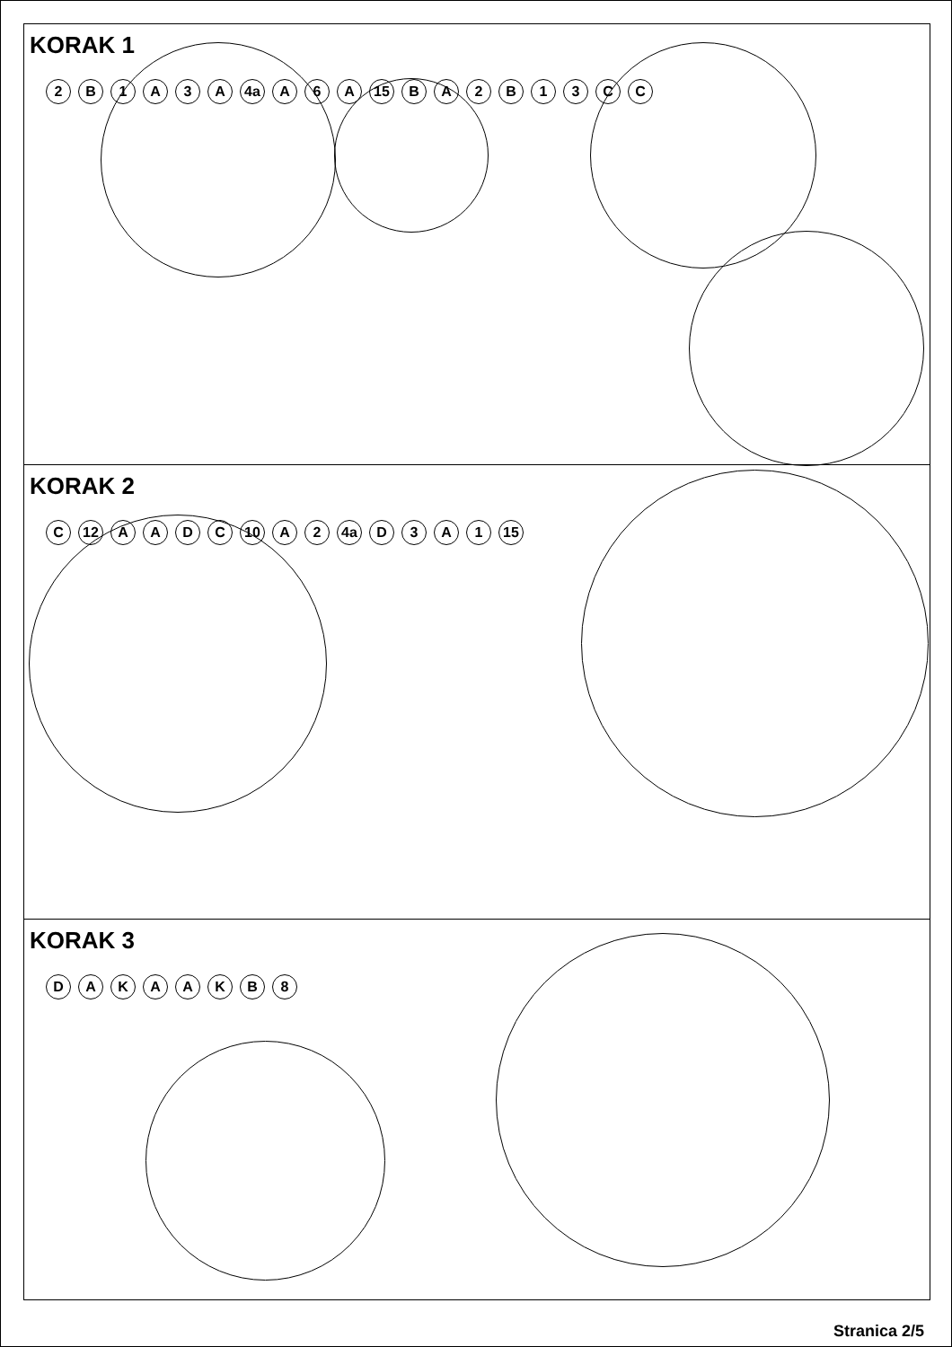KORAK 1
2 B 1 A 3 A 4a A 6 A 15 BA 2 B 13 CC
KORAK 2
C 12 AADC 10 A 2 4a D 3 A 1 15
KORAK 3
DAKAAKB 8
Stranica 2/5